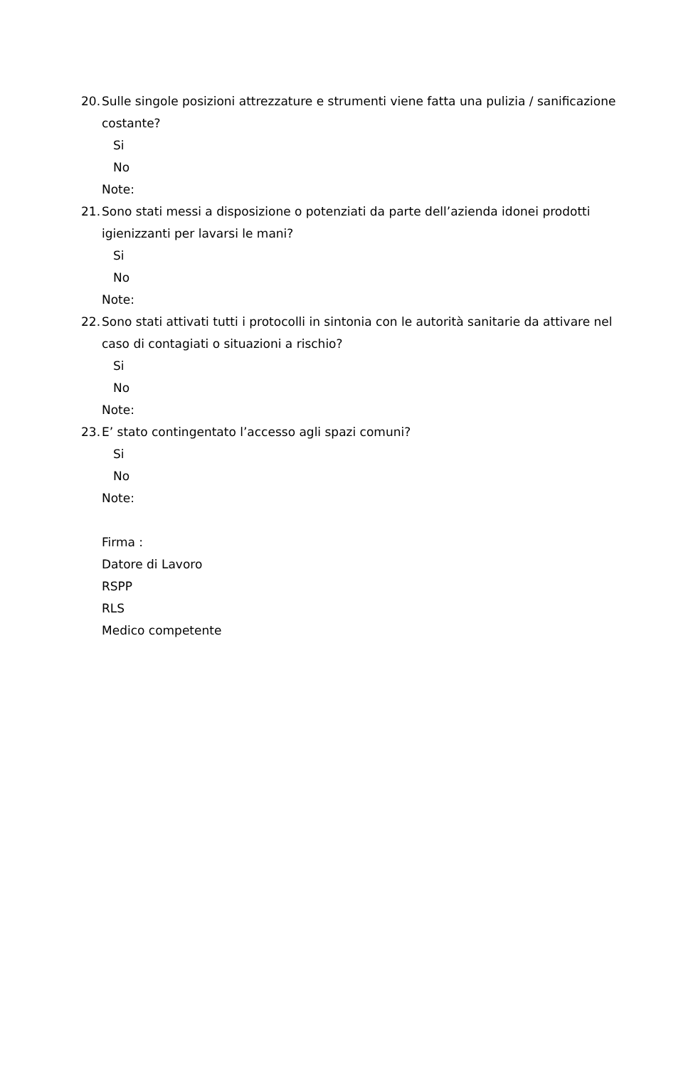20. Sulle singole posizioni attrezzature e strumenti viene fatta una pulizia / sanificazione costante?
Si
No
Note:
21. Sono stati messi a disposizione o potenziati da parte dell’azienda idonei prodotti igienizzanti per lavarsi le mani?
Si
No
Note:
22. Sono stati attivati tutti i protocolli in sintonia con le autorità sanitarie da attivare nel caso di contagiati o situazioni a rischio?
Si
No
Note:
23. E’ stato contingentato l’accesso agli spazi comuni?
Si
No
Note:
Firma :
Datore di Lavoro
RSPP
RLS
Medico competente